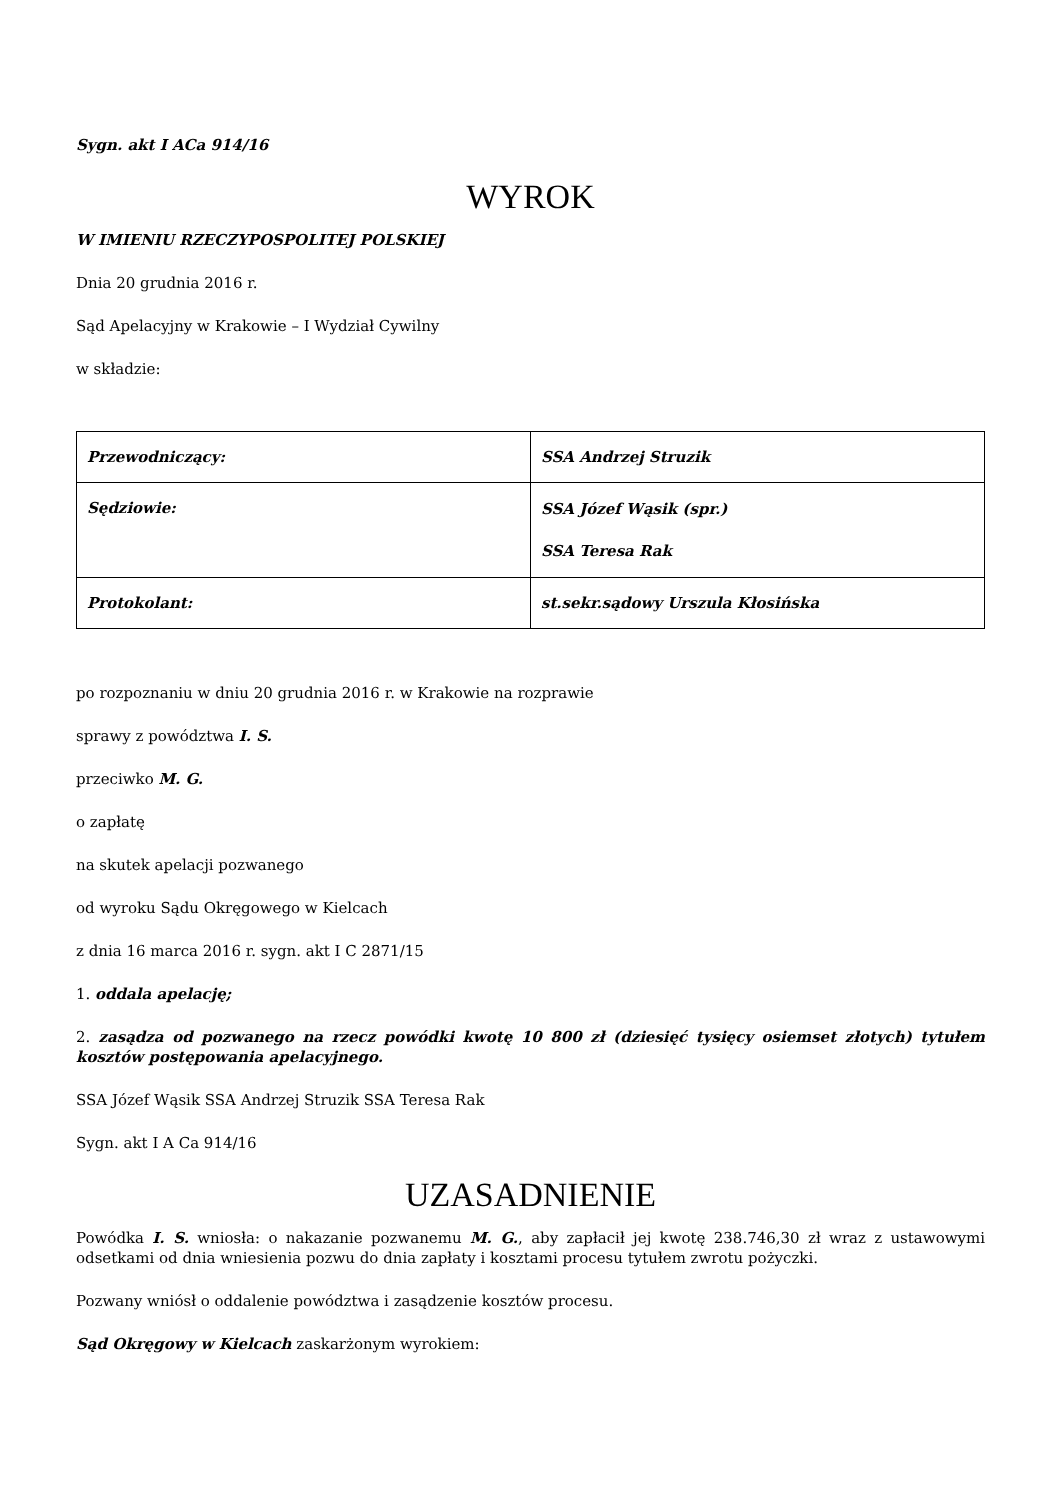Sygn. akt I ACa 914/16
WYROK
W IMIENIU RZECZYPOSPOLITEJ POLSKIEJ
Dnia 20 grudnia 2016 r.
Sąd Apelacyjny w Krakowie – I Wydział Cywilny
w składzie:
| Przewodniczący: | SSA Andrzej Struzik |
| Sędziowie: | SSA Józef Wąsik (spr.) SSA Teresa Rak |
| Protokolant: | st.sekr.sądowy Urszula Kłosińska |
po rozpoznaniu w dniu 20 grudnia 2016 r. w Krakowie na rozprawie
sprawy z powództwa I. S.
przeciwko M. G.
o zapłatę
na skutek apelacji pozwanego
od wyroku Sądu Okręgowego w Kielcach
z dnia 16 marca 2016 r. sygn. akt I C 2871/15
1. oddala apelację;
2. zasądza od pozwanego na rzecz powódki kwotę 10 800 zł (dziesięć tysięcy osiemset złotych) tytułem kosztów postępowania apelacyjnego.
SSA Józef Wąsik SSA Andrzej Struzik SSA Teresa Rak
Sygn. akt I A Ca 914/16
UZASADNIENIE
Powódka I. S. wniosła: o nakazanie pozwanemu M. G., aby zapłacił jej kwotę 238.746,30 zł wraz z ustawowymi odsetkami od dnia wniesienia pozwu do dnia zapłaty i kosztami procesu tytułem zwrotu pożyczki.
Pozwany wniósł o oddalenie powództwa i zasądzenie kosztów procesu.
Sąd Okręgowy w Kielcach zaskarżonym wyrokiem: